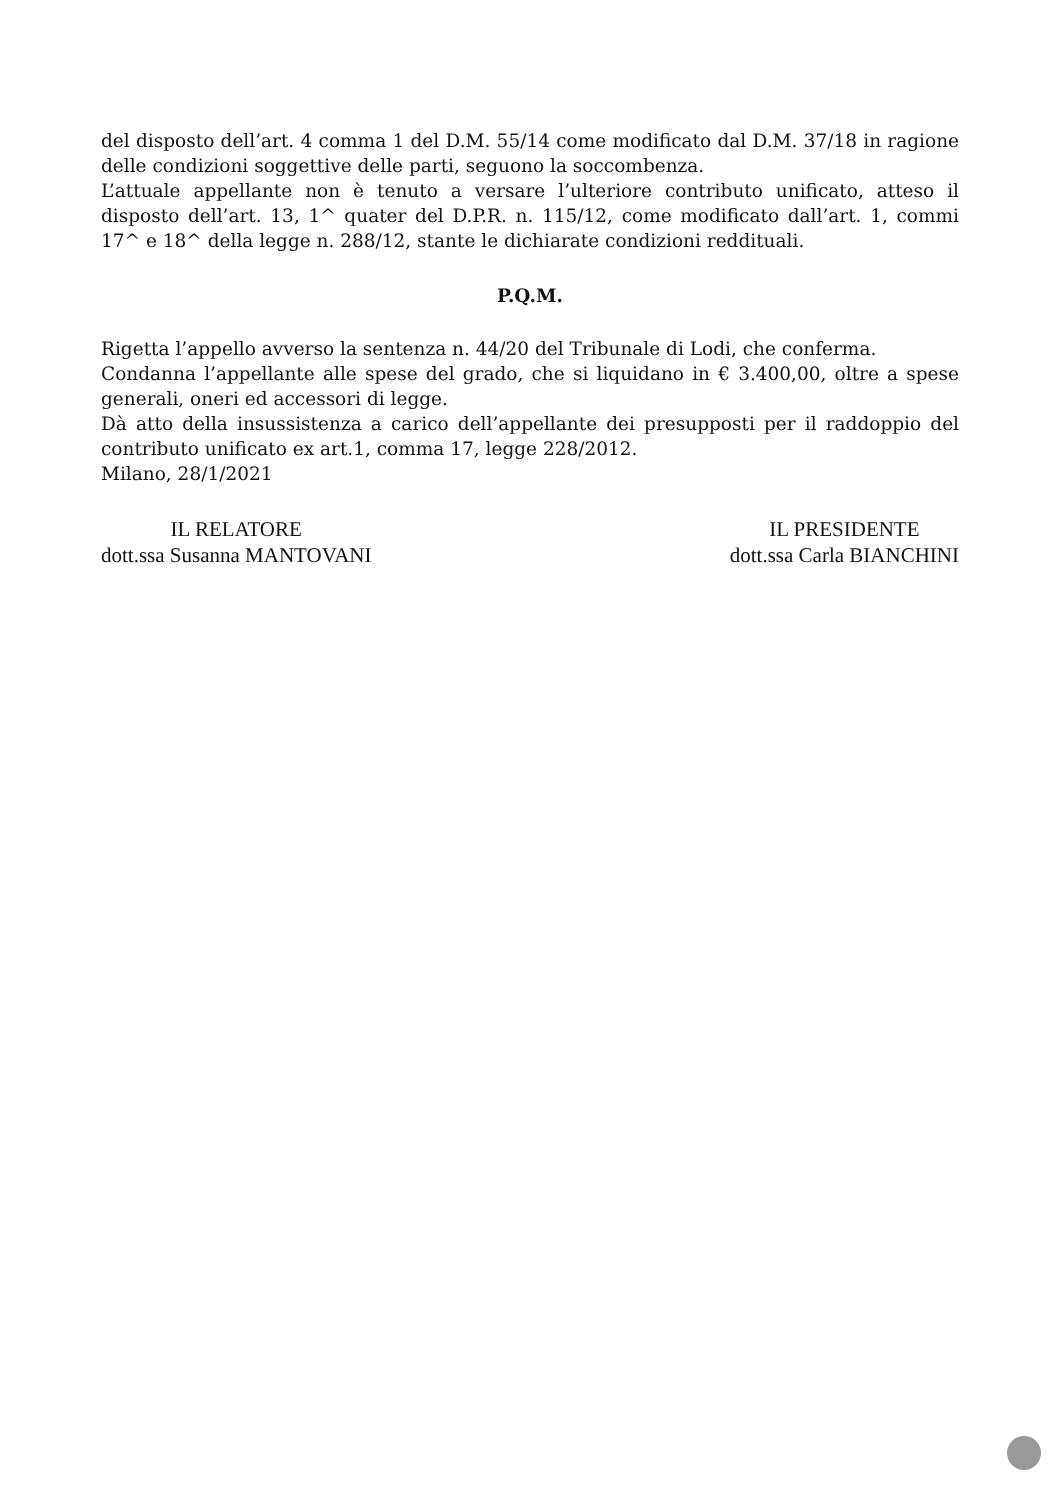del disposto dell’art. 4 comma 1 del D.M. 55/14 come modificato dal D.M. 37/18 in ragione delle condizioni soggettive delle parti, seguono la soccombenza.
L’attuale appellante non è tenuto a versare l’ulteriore contributo unificato, atteso il disposto dell’art. 13, 1^ quater del D.P.R. n. 115/12, come modificato dall’art. 1, commi 17^ e 18^ della legge n. 288/12, stante le dichiarate condizioni reddituali.
P.Q.M.
Rigetta l’appello avverso la sentenza n. 44/20 del Tribunale di Lodi, che conferma.
Condanna l’appellante alle spese del grado, che si liquidano in € 3.400,00, oltre a spese generali, oneri ed accessori di legge.
Dà atto della insussistenza a carico dell’appellante dei presupposti per il raddoppio del contributo unificato ex art.1, comma 17, legge 228/2012.
Milano, 28/1/2021
IL RELATORE
dott.ssa Susanna MANTOVANI
IL PRESIDENTE
dott.ssa Carla BIANCHINI